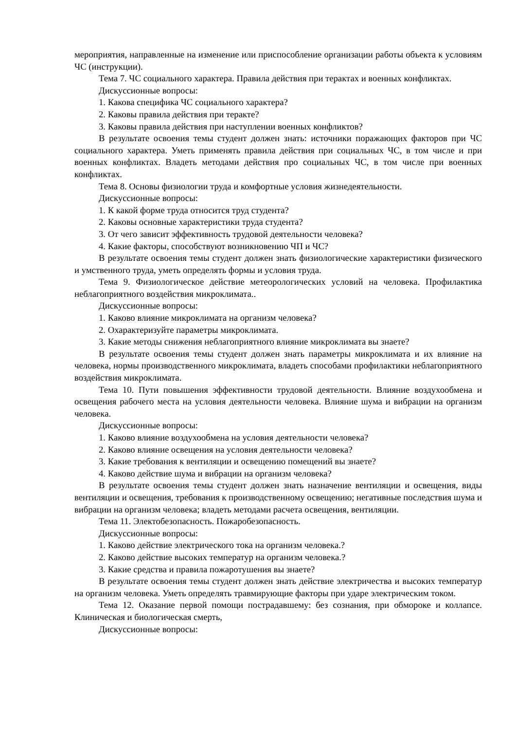мероприятия, направленные на изменение или приспособление организации работы объекта к условиям ЧС (инструкции).
Тема 7. ЧС социального характера. Правила действия при терактах и военных конфликтах.
Дискуссионные вопросы:
1. Какова специфика ЧС социального характера?
2. Каковы правила действия при теракте?
3. Каковы правила действия при наступлении военных конфликтов?
В результате освоения темы студент должен знать: источники поражающих факторов при ЧС социального характера. Уметь применять правила действия при социальных ЧС, в том числе и при военных конфликтах. Владеть методами действия про социальных ЧС, в том числе при военных конфликтах.
Тема 8. Основы физиологии труда и комфортные условия жизнедеятельности.
Дискуссионные вопросы:
1. К какой форме труда относится труд студента?
2. Каковы основные характеристики труда студента?
3. От чего зависит эффективность трудовой деятельности человека?
4. Какие факторы, способствуют возникновению ЧП и ЧС?
В результате освоения темы студент должен знать физиологические характеристики физического и умственного труда, уметь определять формы и условия труда.
Тема 9. Физиологическое действие метеорологических условий на человека. Профилактика неблагоприятного воздействия микроклимата..
Дискуссионные вопросы:
1. Каково влияние микроклимата на организм человека?
2. Охарактеризуйте параметры микроклимата.
3. Какие методы снижения неблагоприятного влияние микроклимата вы знаете?
В результате освоения темы студент должен знать параметры микроклимата и их влияние на человека, нормы производственного микроклимата, владеть способами профилактики неблагоприятного воздействия микроклимата.
Тема 10. Пути повышения эффективности трудовой деятельности. Влияние воздухообмена и освещения рабочего места на условия деятельности человека. Влияние шума и вибрации на организм человека.
Дискуссионные вопросы:
1. Каково влияние воздухообмена на условия деятельности человека?
2. Каково влияние освещения на условия деятельности человека?
3. Какие требования к вентиляции и освещению помещений вы знаете?
4. Каково действие шума и вибрации на организм человека?
В результате освоения темы студент должен знать назначение вентиляции и освещения, виды вентиляции и освещения, требования к производственному освещению; негативные последствия шума и вибрации на организм человека; владеть методами расчета освещения, вентиляции.
Тема 11. Электобезопасность. Пожаробезопасность.
Дискуссионные вопросы:
1. Каково действие электрического тока на организм человека.?
2. Каково действие высоких температур на организм человека.?
3. Какие средства и правила пожаротушения вы знаете?
В результате освоения темы студент должен знать действие электричества и высоких температур на организм человека. Уметь определять травмирующие факторы при ударе электрическим током.
Тема 12. Оказание первой помощи пострадавшему: без сознания, при обмороке и коллапсе. Клиническая и биологическая смерть,
Дискуссионные вопросы: